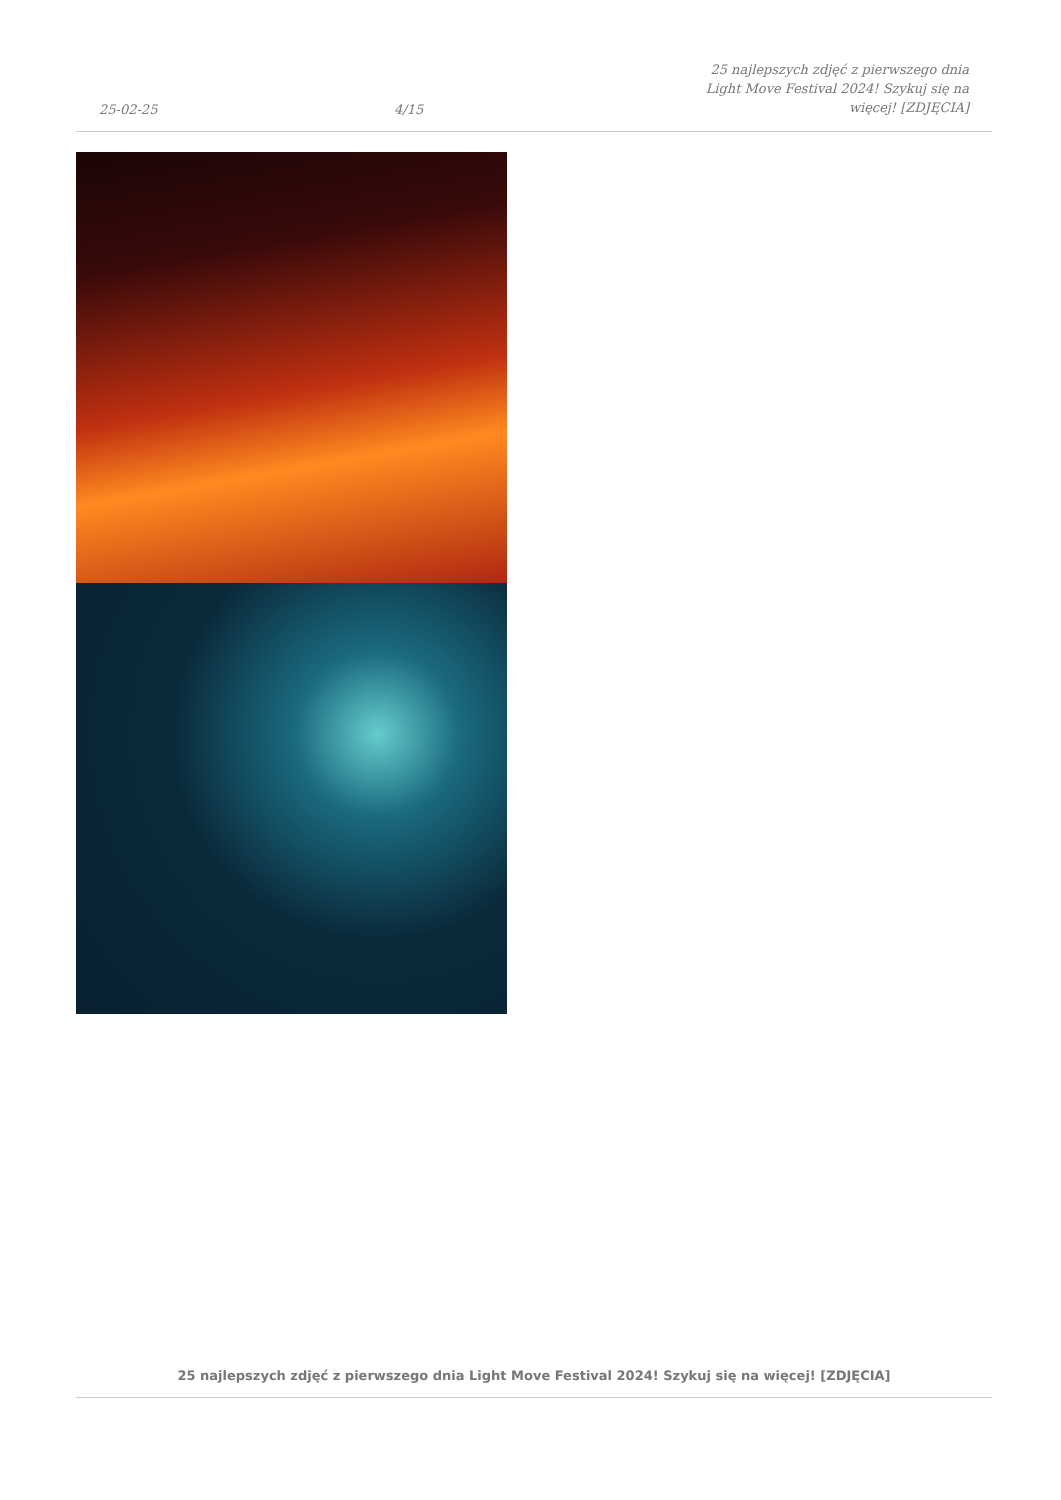25-02-25 4/15 25 najlepszych zdjęć z pierwszego dnia Light Move Festival 2024! Szykuj się na więcej! [ZDJĘCIA]
25 najlepszych zdjęć z pierwszego dnia Light Move Festival 2024! Szykuj się na więcej! [ZDJĘCIA]